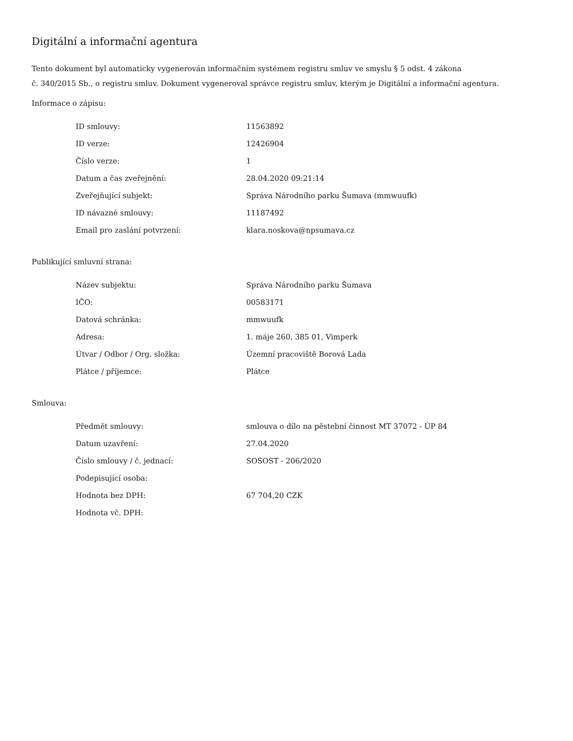Digitální a informační agentura
Tento dokument byl automaticky vygenerován informačním systémem registru smluv ve smyslu § 5 odst. 4 zákona
č. 340/2015 Sb., o registru smluv. Dokument vygeneroval správce registru smluv, kterým je Digitální a informační agentura.
Informace o zápisu:
| ID smlouvy: | 11563892 |
| ID verze: | 12426904 |
| Číslo verze: | 1 |
| Datum a čas zveřejnění: | 28.04.2020 09:21:14 |
| Zveřejňující subjekt: | Správa Národního parku Šumava (mmwuufk) |
| ID návazné smlouvy: | 11187492 |
| Email pro zaslání potvrzení: | klara.noskova@npsumava.cz |
Publikující smluvní strana:
| Název subjektu: | Správa Národního parku Šumava |
| IČO: | 00583171 |
| Datová schránka: | mmwuufk |
| Adresa: | 1. máje 260, 385 01, Vimperk |
| Útvar / Odbor / Org. složka: | Územní pracoviště Borová Lada |
| Plátce / příjemce: | Plátce |
Smlouva:
| Předmět smlouvy: | smlouva o dílo na pěstební činnost MT 37072 - ÚP 84 |
| Datum uzavření: | 27.04.2020 |
| Číslo smlouvy / č. jednací: | SOSOST - 206/2020 |
| Podepisující osoba: | |
| Hodnota bez DPH: | 67 704,20 CZK |
| Hodnota vč. DPH: | |